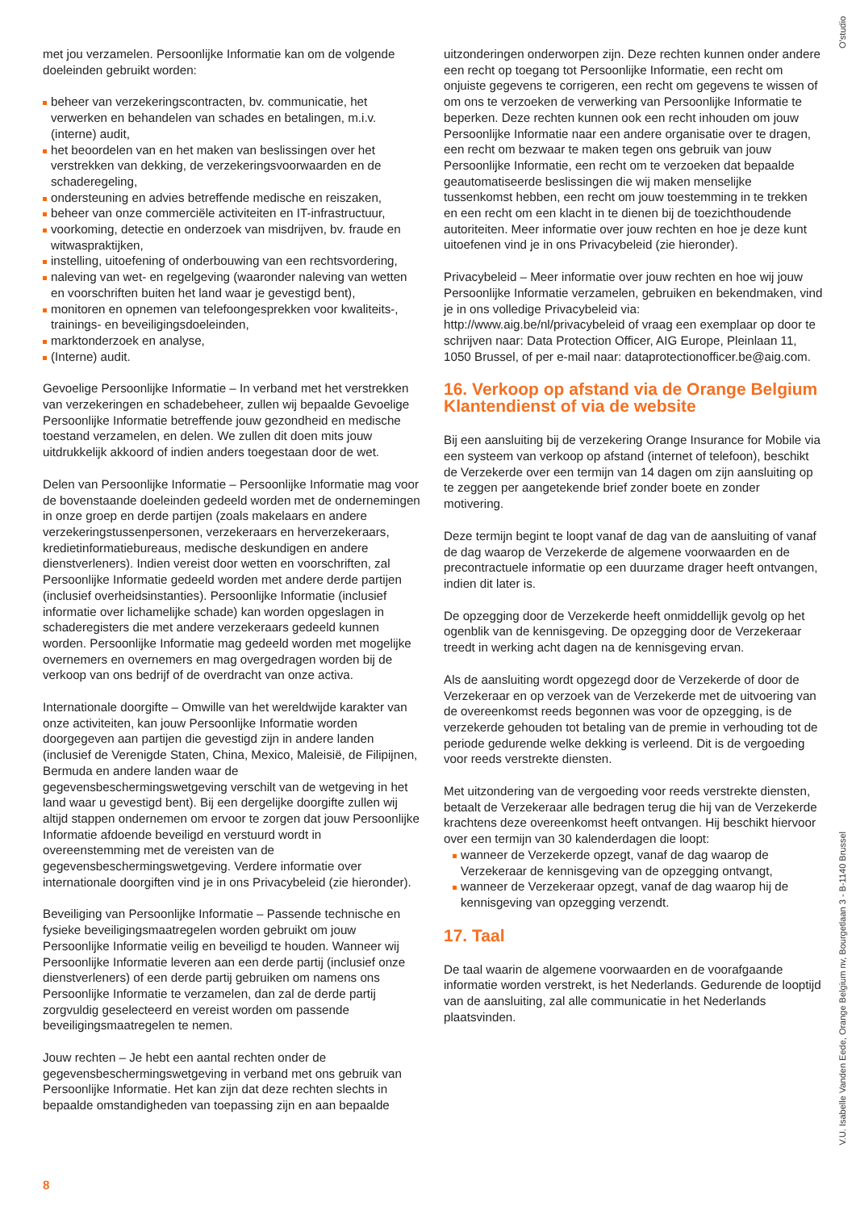O'studio
met jou verzamelen. Persoonlijke Informatie kan om de volgende doeleinden gebruikt worden:
beheer van verzekeringscontracten, bv. communicatie, het verwerken en behandelen van schades en betalingen, m.i.v. (interne) audit,
het beoordelen van en het maken van beslissingen over het verstrekken van dekking, de verzekeringsvoorwaarden en de schaderegeling,
ondersteuning en advies betreffende medische en reiszaken,
beheer van onze commerciële activiteiten en IT-infrastructuur,
voorkoming, detectie en onderzoek van misdrijven, bv. fraude en witwaspraktijken,
instelling, uitoefening of onderbouwing van een rechtsvordering,
naleving van wet- en regelgeving (waaronder naleving van wetten en voorschriften buiten het land waar je gevestigd bent),
monitoren en opnemen van telefoongesprekken voor kwaliteits-, trainings- en beveiligingsdoeleinden,
marktonderzoek en analyse,
(Interne) audit.
Gevoelige Persoonlijke Informatie – In verband met het verstrekken van verzekeringen en schadebeheer, zullen wij bepaalde Gevoelige Persoonlijke Informatie betreffende jouw gezondheid en medische toestand verzamelen, en delen. We zullen dit doen mits jouw uitdrukkelijk akkoord of indien anders toegestaan door de wet.
Delen van Persoonlijke Informatie – Persoonlijke Informatie mag voor de bovenstaande doeleinden gedeeld worden met de ondernemingen in onze groep en derde partijen (zoals makelaars en andere verzekeringstussenpersonen, verzekeraars en herverzekeraars, kredietinformatiebureaus, medische deskundigen en andere dienstverleners). Indien vereist door wetten en voorschriften, zal Persoonlijke Informatie gedeeld worden met andere derde partijen (inclusief overheidsinstanties). Persoonlijke Informatie (inclusief informatie over lichamelijke schade) kan worden opgeslagen in schaderegisters die met andere verzekeraars gedeeld kunnen worden. Persoonlijke Informatie mag gedeeld worden met mogelijke overnemers en overnemers en mag overgedragen worden bij de verkoop van ons bedrijf of de overdracht van onze activa.
Internationale doorgifte – Omwille van het wereldwijde karakter van onze activiteiten, kan jouw Persoonlijke Informatie worden doorgegeven aan partijen die gevestigd zijn in andere landen (inclusief de Verenigde Staten, China, Mexico, Maleisië, de Filipijnen, Bermuda en andere landen waar de gegevensbeschermingswetgeving verschilt van de wetgeving in het land waar u gevestigd bent). Bij een dergelijke doorgifte zullen wij altijd stappen ondernemen om ervoor te zorgen dat jouw Persoonlijke Informatie afdoende beveiligd en verstuurd wordt in overeenstemming met de vereisten van de gegevensbeschermingswetgeving. Verdere informatie over internationale doorgiften vind je in ons Privacybeleid (zie hieronder).
Beveiliging van Persoonlijke Informatie – Passende technische en fysieke beveiligingsmaatregelen worden gebruikt om jouw Persoonlijke Informatie veilig en beveiligd te houden. Wanneer wij Persoonlijke Informatie leveren aan een derde partij (inclusief onze dienstverleners) of een derde partij gebruiken om namens ons Persoonlijke Informatie te verzamelen, dan zal de derde partij zorgvuldig geselecteerd en vereist worden om passende beveiligingsmaatregelen te nemen.
Jouw rechten – Je hebt een aantal rechten onder de gegevensbeschermingswetgeving in verband met ons gebruik van Persoonlijke Informatie. Het kan zijn dat deze rechten slechts in bepaalde omstandigheden van toepassing zijn en aan bepaalde
uitzonderingen onderworpen zijn. Deze rechten kunnen onder andere een recht op toegang tot Persoonlijke Informatie, een recht om onjuiste gegevens te corrigeren, een recht om gegevens te wissen of om ons te verzoeken de verwerking van Persoonlijke Informatie te beperken. Deze rechten kunnen ook een recht inhouden om jouw Persoonlijke Informatie naar een andere organisatie over te dragen, een recht om bezwaar te maken tegen ons gebruik van jouw Persoonlijke Informatie, een recht om te verzoeken dat bepaalde geautomatiseerde beslissingen die wij maken menselijke tussenkomst hebben, een recht om jouw toestemming in te trekken en een recht om een klacht in te dienen bij de toezichthoudende autoriteiten. Meer informatie over jouw rechten en hoe je deze kunt uitoefenen vind je in ons Privacybeleid (zie hieronder).
Privacybeleid – Meer informatie over jouw rechten en hoe wij jouw Persoonlijke Informatie verzamelen, gebruiken en bekendmaken, vind je in ons volledige Privacybeleid via:
http://www.aig.be/nl/privacybeleid of vraag een exemplaar op door te schrijven naar: Data Protection Officer, AIG Europe, Pleinlaan 11, 1050 Brussel, of per e-mail naar: dataprotectionofficer.be@aig.com.
16. Verkoop op afstand via de Orange Belgium Klantendienst of via de website
Bij een aansluiting bij de verzekering Orange Insurance for Mobile via een systeem van verkoop op afstand (internet of telefoon), beschikt de Verzekerde over een termijn van 14 dagen om zijn aansluiting op te zeggen per aangetekende brief zonder boete en zonder motivering.
Deze termijn begint te loopt vanaf de dag van de aansluiting of vanaf de dag waarop de Verzekerde de algemene voorwaarden en de precontractuele informatie op een duurzame drager heeft ontvangen, indien dit later is.
De opzegging door de Verzekerde heeft onmiddellijk gevolg op het ogenblik van de kennisgeving. De opzegging door de Verzekeraar treedt in werking acht dagen na de kennisgeving ervan.
Als de aansluiting wordt opgezegd door de Verzekerde of door de Verzekeraar en op verzoek van de Verzekerde met de uitvoering van de overeenkomst reeds begonnen was voor de opzegging, is de verzekerde gehouden tot betaling van de premie in verhouding tot de periode gedurende welke dekking is verleend. Dit is de vergoeding voor reeds verstrekte diensten.
Met uitzondering van de vergoeding voor reeds verstrekte diensten, betaalt de Verzekeraar alle bedragen terug die hij van de Verzekerde krachtens deze overeenkomst heeft ontvangen. Hij beschikt hiervoor over een termijn van 30 kalenderdagen die loopt:
wanneer de Verzekerde opzegt, vanaf de dag waarop de Verzekeraar de kennisgeving van de opzegging ontvangt,
wanneer de Verzekeraar opzegt, vanaf de dag waarop hij de kennisgeving van opzegging verzendt.
17. Taal
De taal waarin de algemene voorwaarden en de voorafgaande informatie worden verstrekt, is het Nederlands. Gedurende de looptijd van de aansluiting, zal alle communicatie in het Nederlands plaatsvinden.
8
V.U. Isabelle Vanden Eede, Orange Belgium nv, Bourgetlaan 3 - B-1140 Brussel